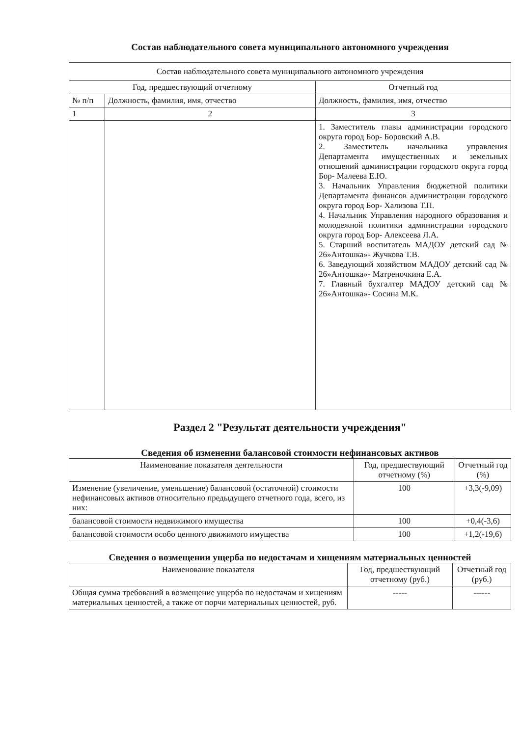Состав наблюдательного совета муниципального автономного учреждения
| Состав наблюдательного совета муниципального автономного учреждения | | |
| --- | --- | --- |
| Год, предшествующий отчетному | | Отчетный год |
| № п/п | Должность, фамилия, имя, отчество | Должность, фамилия, имя, отчество |
| 1 | 2 | 3 |
| | | 1. Заместитель главы администрации городского округа город Бор- Боровский А.В. 2. Заместитель начальника управления Департамента имущественных и земельных отношений администрации городского округа город Бор- Малеева Е.Ю. 3. Начальник Управления бюджетной политики Департамента финансов администрации городского округа город Бор- Хализова Т.П. 4. Начальник Управления народного образования и молодежной политики администрации городского округа город Бор- Алексеева Л.А. 5. Старший воспитатель МАДОУ детский сад № 26»Антошка»- Жучкова Т.В. 6. Заведующий хозяйством МАДОУ детский сад № 26»Антошка»- Матреночкина Е.А. 7. Главный бухгалтер МАДОУ детский сад № 26»Антошка»- Сосина М.К. |
Раздел 2 "Результат деятельности учреждения"
Сведения об изменении балансовой стоимости нефинансовых активов
| Наименование показателя деятельности | Год, предшествующий отчетному (%) | Отчетный год (%) |
| --- | --- | --- |
| Изменение (увеличение, уменьшение) балансовой (остаточной) стоимости нефинансовых активов относительно предыдущего отчетного года, всего, из них: | 100 | +3,3(-9,09) |
| балансовой стоимости недвижимого имущества | 100 | +0,4(-3,6) |
| балансовой стоимости особо ценного движимого имущества | 100 | +1,2(-19,6) |
Сведения о возмещении ущерба по недостачам и хищениям материальных ценностей
| Наименование показателя | Год, предшествующий отчетному (руб.) | Отчетный год (руб.) |
| --- | --- | --- |
| Общая сумма требований в возмещение ущерба по недостачам и хищениям материальных ценностей, а также от порчи материальных ценностей, руб. | ----- | ------ |